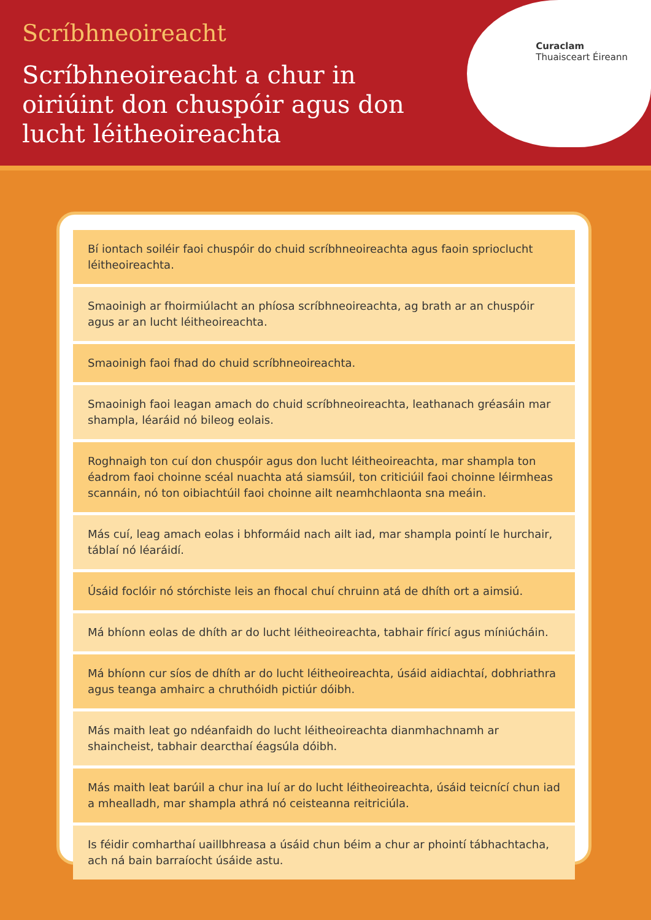Scríbhneoireacht
Scríbhneoireacht a chur in oiriúint don chuspóir agus don lucht léitheoireachta
Curaclam
Thuaisceart Éireann
Bí iontach soiléir faoi chuspóir do chuid scríbhneoireachta agus faoin sprioclucht léitheoireachta.
Smaoinigh ar fhoirmiúlacht an phíosa scríbhneoireachta, ag brath ar an chuspóir agus ar an lucht léitheoireachta.
Smaoinigh faoi fhad do chuid scríbhneoireachta.
Smaoinigh faoi leagan amach do chuid scríbhneoireachta, leathanach gréasáin mar shampla, léaráid nó bileog eolais.
Roghnaigh ton cuí don chuspóir agus don lucht léitheoireachta, mar shampla ton éadrom faoi choinne scéal nuachta atá siamsúil, ton criticiúil faoi choinne léirmheas scannáin, nó ton oibiachtúil faoi choinne ailt neamhchlaonta sna meáin.
Más cuí, leag amach eolas i bhformáid nach ailt iad, mar shampla pointí le hurchair, táblaí nó léaráidí.
Úsáid foclóir nó stórchiste leis an fhocal chuí chruinn atá de dhíth ort a aimsiú.
Má bhíonn eolas de dhíth ar do lucht léitheoireachta, tabhair fíricí agus míniúcháin.
Má bhíonn cur síos de dhíth ar do lucht léitheoireachta, úsáid aidiachtaí, dobhriathra agus teanga amhairc a chruthóidh pictiúr dóibh.
Más maith leat go ndéanfaidh do lucht léitheoireachta dianmhachnamh ar shaincheist, tabhair dearcthaí éagsúla dóibh.
Más maith leat barúil a chur ina luí ar do lucht léitheoireachta, úsáid teicnící chun iad a mhealladh, mar shampla athrá nó ceisteanna reitriciúla.
Is féidir comharthaí uaillbhreasa a úsáid chun béim a chur ar phointí tábhachtacha, ach ná bain barraíocht úsáide astu.